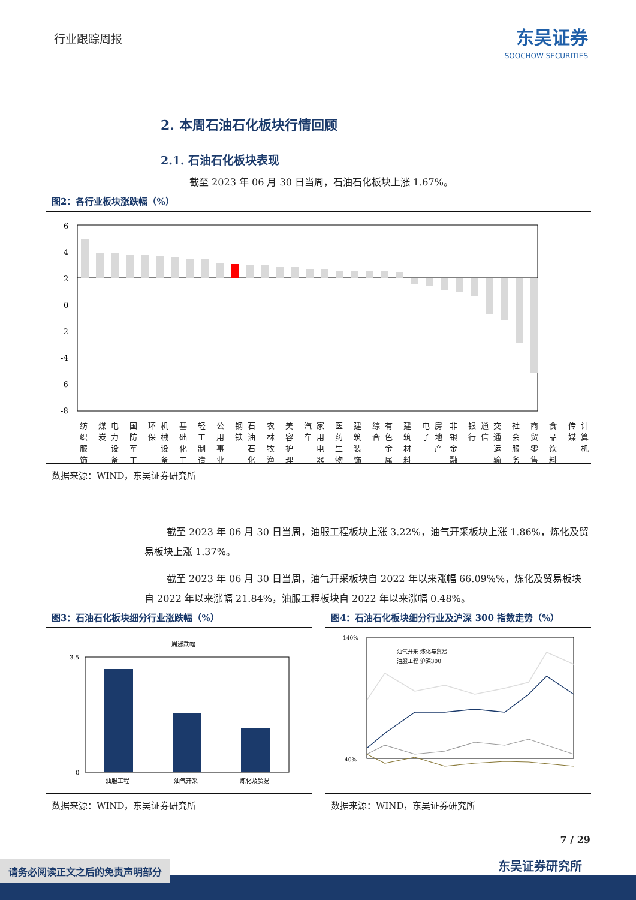行业跟踪周报
东吴证券
SOOCHOW SECURITIES
2. 本周石油石化板块行情回顾
2.1. 石油石化板块表现
截至 2023 年 06 月 30 日当周，石油石化板块上涨 1.67%。
图2：各行业板块涨跌幅（%）
6
4
2
0
-2
-4
-6
-8
纺织服饰 煤炭 电力设备 国防军工 环保 机械设备 基础化工 轻工制造 公用事业 钢铁 石油石化 农林牧渔 美容护理 汽车 家用电器 医药生物 建筑装饰 综合 有色金属 建筑材料 电子 房地产 非银金融 银行 通信 交通运输 社会服务 商贸零售 食品饮料 传媒 计算机
数据来源：WIND，东吴证券研究所
截至 2023 年 06 月 30 日当周，油服工程板块上涨 3.22%，油气开采板块上涨 1.86%，炼化及贸易板块上涨 1.37%。
截至 2023 年 06 月 30 日当周，油气开采板块自 2022 年以来涨幅 66.09%%，炼化及贸易板块自 2022 年以来涨幅 21.84%，油服工程板块自 2022 年以来涨幅 0.48%。
图3：石油石化板块细分行业涨跌幅（%）
周涨跌幅
3.5
0
油服工程
油气开采
炼化及贸易
数据来源：WIND，东吴证券研究所
图4：石油石化板块细分行业及沪深 300 指数走势（%）
140%
-40%
油气开采 炼化与贸易
油服工程 沪深300
数据来源：WIND，东吴证券研究所
7 / 29
东吴证券研究所
请务必阅读正文之后的免责声明部分